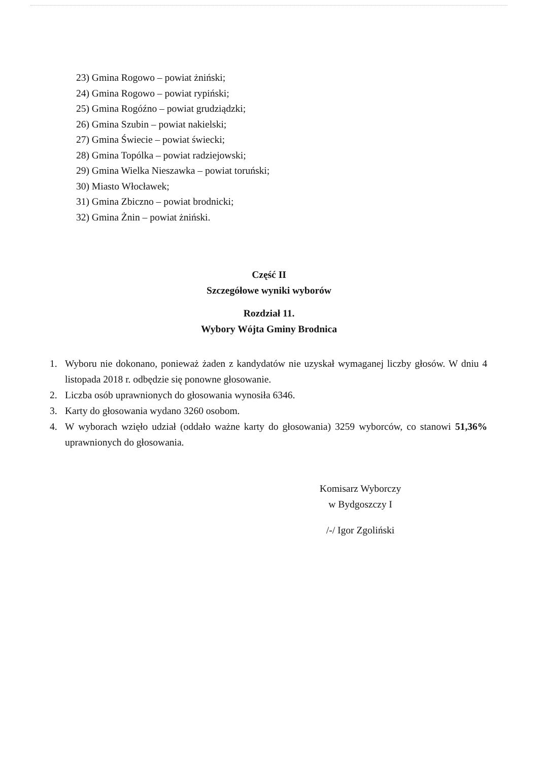23) Gmina Rogowo – powiat żniński;
24) Gmina Rogowo – powiat rypiński;
25) Gmina Rogóźno – powiat grudziądzki;
26) Gmina Szubin – powiat nakielski;
27) Gmina Świecie – powiat świecki;
28) Gmina Topólka – powiat radziejowski;
29) Gmina Wielka Nieszawka – powiat toruński;
30) Miasto Włocławek;
31) Gmina Zbiczno – powiat brodnicki;
32) Gmina Żnin – powiat żniński.
Część II
Szczegółowe wyniki wyborów
Rozdział 11.
Wybory Wójta Gminy Brodnica
1. Wyboru nie dokonano, ponieważ żaden z kandydatów nie uzyskał wymaganej liczby głosów. W dniu 4 listopada 2018 r. odbędzie się ponowne głosowanie.
2. Liczba osób uprawnionych do głosowania wynosiła 6346.
3. Karty do głosowania wydano 3260 osobom.
4. W wyborach wzięło udział (oddało ważne karty do głosowania) 3259 wyborców, co stanowi 51,36% uprawnionych do głosowania.
Komisarz Wyborczy
w Bydgoszczy I
/-/ Igor Zgoliński